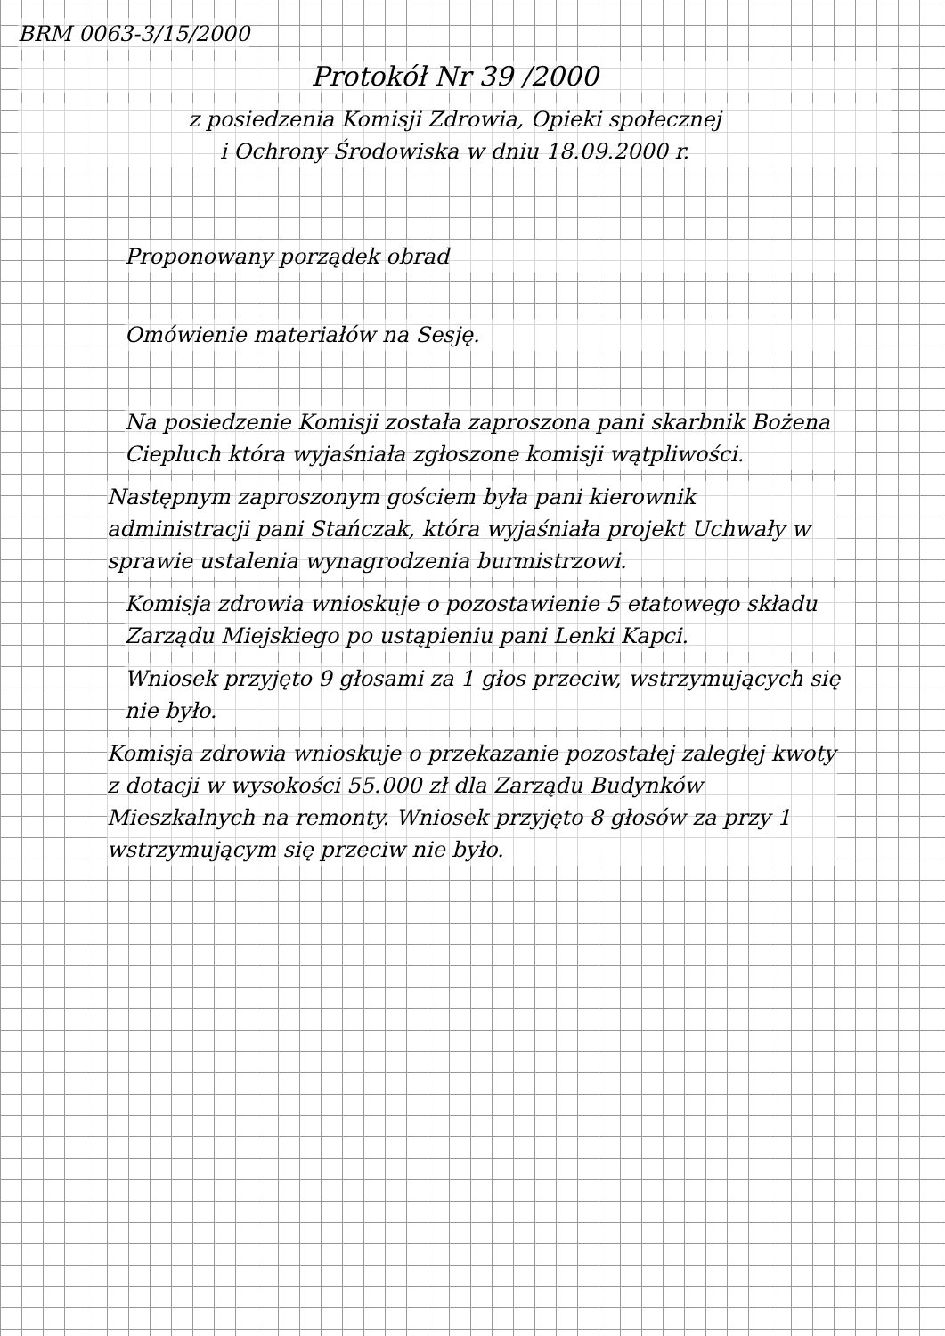BRM 0063-3/15/2000
Protokół Nr 39 /2000
z posiedzenia Komisji Zdrowia, Opieki społecznej
i Ochrony Środowiska w dniu 18.09.2000 r.
Proponowany porządek obrad Omówienie materiałów na Sesję.
Na posiedzenie Komisji została zaproszona pani skarbnik Bożena Ciepluch która wyjaśniała zgłoszone komisji wątpliwości.
Następnym zaproszonym gościem była pani kierownik administracji pani Stańczak, która wyjaśniała projekt Uchwały w sprawie ustalenia wynagrodzenia burmistrzowi.
Komisja zdrowia wnioskuje o pozostawienie 5 etatowego składu Zarządu Miejskiego po ustąpieniu pani Lenki Kapci.
Wniosek przyjęto 9 głosami za 1 głos przeciw, wstrzymujących się nie było.
Komisja zdrowia wnioskuje o przekazanie pozostałej zaległej kwoty z dotacji w wysokości 55.000 zł dla Zarządu Budynków Mieszkalnych na remonty. Wniosek przyjęto 8 głosów za przy 1 wstrzymującym się przeciw nie było.